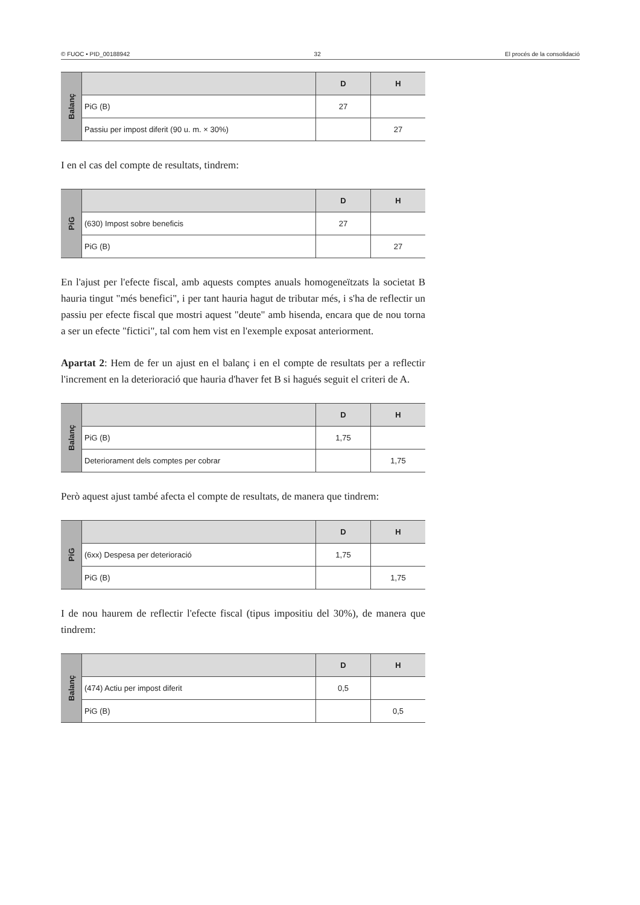© FUOC • PID_00188942 32 El procés de la consolidació
| Balanç | | D | H |
| | PiG (B) | 27 | |
| | Passiu per impost diferit (90 u. m. × 30%) | | 27 |
I en el cas del compte de resultats, tindrem:
| PiG | | D | H |
| | (630) Impost sobre beneficis | 27 | |
| | PiG (B) | | 27 |
En l'ajust per l'efecte fiscal, amb aquests comptes anuals homogeneïtzats la societat B hauria tingut "més benefici", i per tant hauria hagut de tributar més, i s'ha de reflectir un passiu per efecte fiscal que mostri aquest "deute" amb hisenda, encara que de nou torna a ser un efecte "fictici", tal com hem vist en l'exemple exposat anteriorment.
Apartat 2: Hem de fer un ajust en el balanç i en el compte de resultats per a reflectir l'increment en la deterioració que hauria d'haver fet B si hagués seguit el criteri de A.
| Balanç | | D | H |
| | PiG (B) | 1,75 | |
| | Deteriorament dels comptes per cobrar | | 1,75 |
Però aquest ajust també afecta el compte de resultats, de manera que tindrem:
| PiG | | D | H |
| | (6xx) Despesa per deterioració | 1,75 | |
| | PiG (B) | | 1,75 |
I de nou haurem de reflectir l'efecte fiscal (tipus impositiu del 30%), de manera que tindrem:
| Balanç | | D | H |
| | (474) Actiu per impost diferit | 0,5 | |
| | PiG (B) | | 0,5 |